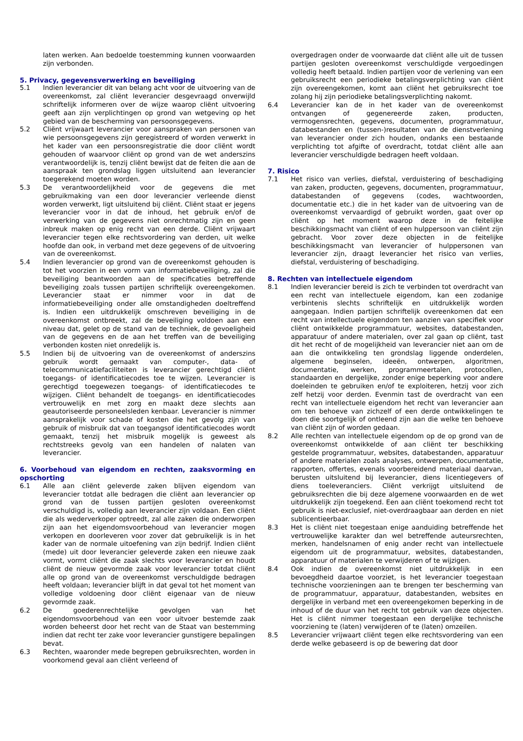laten werken. Aan bedoelde toestemming kunnen voorwaarden zijn verbonden.
5. Privacy, gegevensverwerking en beveiliging
5.1 Indien leverancier dit van belang acht voor de uitvoering van de overeenkomst, zal cliënt leverancier desgevraagd onverwijld schriftelijk informeren over de wijze waarop cliënt uitvoering geeft aan zijn verplichtingen op grond van wetgeving op het gebied van de bescherming van persoonsgegevens.
5.2 Cliënt vrijwaart leverancier voor aanspraken van personen van wie persoonsgegevens zijn geregistreerd of worden verwerkt in het kader van een persoonsregistratie die door cliënt wordt gehouden of waarvoor cliënt op grond van de wet anderszins verantwoordelijk is, tenzij cliënt bewijst dat de feiten die aan de aanspraak ten grondslag liggen uitsluitend aan leverancier toegerekend moeten worden.
5.3 De verantwoordelijkheid voor de gegevens die met gebruikmaking van een door leverancier verleende dienst worden verwerkt, ligt uitsluitend bij cliënt. Cliënt staat er jegens leverancier voor in dat de inhoud, het gebruik en/of de verwerking van de gegevens niet onrechtmatig zijn en geen inbreuk maken op enig recht van een derde. Cliënt vrijwaart leverancier tegen elke rechtsvordering van derden, uit welke hoofde dan ook, in verband met deze gegevens of de uitvoering van de overeenkomst.
5.4 Indien leverancier op grond van de overeenkomst gehouden is tot het voorzien in een vorm van informatiebeveiliging, zal die beveiliging beantwoorden aan de specificaties betreffende beveiliging zoals tussen partijen schriftelijk overeengekomen. Leverancier staat er nimmer voor in dat de informatiebeveiliging onder alle omstandigheden doeltreffend is. Indien een uitdrukkelijk omschreven beveiliging in de overeenkomst ontbreekt, zal de beveiliging voldoen aan een niveau dat, gelet op de stand van de techniek, de gevoeligheid van de gegevens en de aan het treffen van de beveiliging verbonden kosten niet onredelijk is.
5.5 Indien bij de uitvoering van de overeenkomst of anderszins gebruik wordt gemaakt van computer-, data- of telecommunicatiefaciliteiten is leverancier gerechtigd cliënt toegangs- of identificatiecodes toe te wijzen. Leverancier is gerechtigd toegewezen toegangs- of identificatiecodes te wijzigen. Cliënt behandelt de toegangs- en identificatiecodes vertrouwelijk en met zorg en maakt deze slechts aan geautoriseerde personeelsleden kenbaar. Leverancier is nimmer aansprakelijk voor schade of kosten die het gevolg zijn van gebruik of misbruik dat van toegangsof identificatiecodes wordt gemaakt, tenzij het misbruik mogelijk is geweest als rechtstreeks gevolg van een handelen of nalaten van leverancier.
6. Voorbehoud van eigendom en rechten, zaaksvorming en opschorting
6.1 Alle aan cliënt geleverde zaken blijven eigendom van leverancier totdat alle bedragen die cliënt aan leverancier op grond van de tussen partijen gesloten overeenkomst verschuldigd is, volledig aan leverancier zijn voldaan. Een cliënt die als wederverkoper optreedt, zal alle zaken die onderworpen zijn aan het eigendomsvoorbehoud van leverancier mogen verkopen en doorleveren voor zover dat gebruikelijk is in het kader van de normale uitoefening van zijn bedrijf. Indien cliënt (mede) uit door leverancier geleverde zaken een nieuwe zaak vormt, vormt cliënt die zaak slechts voor leverancier en houdt cliënt de nieuw gevormde zaak voor leverancier totdat cliënt alle op grond van de overeenkomst verschuldigde bedragen heeft voldaan; leverancier blijft in dat geval tot het moment van volledige voldoening door cliënt eigenaar van de nieuw gevormde zaak.
6.2 De goederenrechtelijke gevolgen van het eigendomsvoorbehoud van een voor uitvoer bestemde zaak worden beheerst door het recht van de Staat van bestemming indien dat recht ter zake voor leverancier gunstigere bepalingen bevat.
6.3 Rechten, waaronder mede begrepen gebruiksrechten, worden in voorkomend geval aan cliënt verleend of
overgedragen onder de voorwaarde dat cliënt alle uit de tussen partijen gesloten overeenkomst verschuldigde vergoedingen volledig heeft betaald. Indien partijen voor de verlening van een gebruiksrecht een periodieke betalingsverplichting van cliënt zijn overeengekomen, komt aan cliënt het gebruiksrecht toe zolang hij zijn periodieke betalingsverplichting nakomt.
6.4 Leverancier kan de in het kader van de overeenkomst ontvangen of gegenereerde zaken, producten, vermogensrechten, gegevens, documenten, programmatuur, databestanden en (tussen-)resultaten van de dienstverlening van leverancier onder zich houden, ondanks een bestaande verplichting tot afgifte of overdracht, totdat cliënt alle aan leverancier verschuldigde bedragen heeft voldaan.
7. Risico
7.1 Het risico van verlies, diefstal, verduistering of beschadiging van zaken, producten, gegevens, documenten, programmatuur, databestanden of gegevens (codes, wachtwoorden, documentatie etc.) die in het kader van de uitvoering van de overeenkomst vervaardigd of gebruikt worden, gaat over op cliënt op het moment waarop deze in de feitelijke beschikkingsmacht van cliënt of een hulppersoon van cliënt zijn gebracht. Voor zover deze objecten in de feitelijke beschikkingsmacht van leverancier of hulppersonen van leverancier zijn, draagt leverancier het risico van verlies, diefstal, verduistering of beschadiging.
8. Rechten van intellectuele eigendom
8.1 Indien leverancier bereid is zich te verbinden tot overdracht van een recht van intellectuele eigendom, kan een zodanige verbintenis slechts schriftelijk en uitdrukkelijk worden aangegaan. Indien partijen schriftelijk overeenkomen dat een recht van intellectuele eigendom ten aanzien van specifiek voor cliënt ontwikkelde programmatuur, websites, databestanden, apparatuur of andere materialen, over zal gaan op cliënt, tast dit het recht of de mogelijkheid van leverancier niet aan om de aan die ontwikkeling ten grondslag liggende onderdelen, algemene beginselen, ideeën, ontwerpen, algoritmen, documentatie, werken, programmeertalen, protocollen, standaarden en dergelijke, zonder enige beperking voor andere doeleinden te gebruiken en/of te exploiteren, hetzij voor zich zelf hetzij voor derden. Evenmin tast de overdracht van een recht van intellectuele eigendom het recht van leverancier aan om ten behoeve van zichzelf of een derde ontwikkelingen te doen die soortgelijk of ontleend zijn aan die welke ten behoeve van cliënt zijn of worden gedaan.
8.2 Alle rechten van intellectuele eigendom op de op grond van de overeenkomst ontwikkelde of aan cliënt ter beschikking gestelde programmatuur, websites, databestanden, apparatuur of andere materialen zoals analyses, ontwerpen, documentatie, rapporten, offertes, evenals voorbereidend materiaal daarvan, berusten uitsluitend bij leverancier, diens licentiegevers of diens toeleveranciers. Cliënt verkrijgt uitsluitend de gebruiksrechten die bij deze algemene voorwaarden en de wet uitdrukkelijk zijn toegekend. Een aan cliënt toekomend recht tot gebruik is niet-exclusief, niet-overdraagbaar aan derden en niet sublicentieerbaar.
8.3 Het is cliënt niet toegestaan enige aanduiding betreffende het vertrouwelijke karakter dan wel betreffende auteursrechten, merken, handelsnamen of enig ander recht van intellectuele eigendom uit de programmatuur, websites, databestanden, apparatuur of materialen te verwijderen of te wijzigen.
8.4 Ook indien de overeenkomst niet uitdrukkelijk in een bevoegdheid daartoe voorziet, is het leverancier toegestaan technische voorzieningen aan te brengen ter bescherming van de programmatuur, apparatuur, databestanden, websites en dergelijke in verband met een overeengekomen beperking in de inhoud of de duur van het recht tot gebruik van deze objecten. Het is cliënt nimmer toegestaan een dergelijke technische voorziening te (laten) verwijderen of te (laten) omzeilen.
8.5 Leverancier vrijwaart cliënt tegen elke rechtsvordering van een derde welke gebaseerd is op de bewering dat door